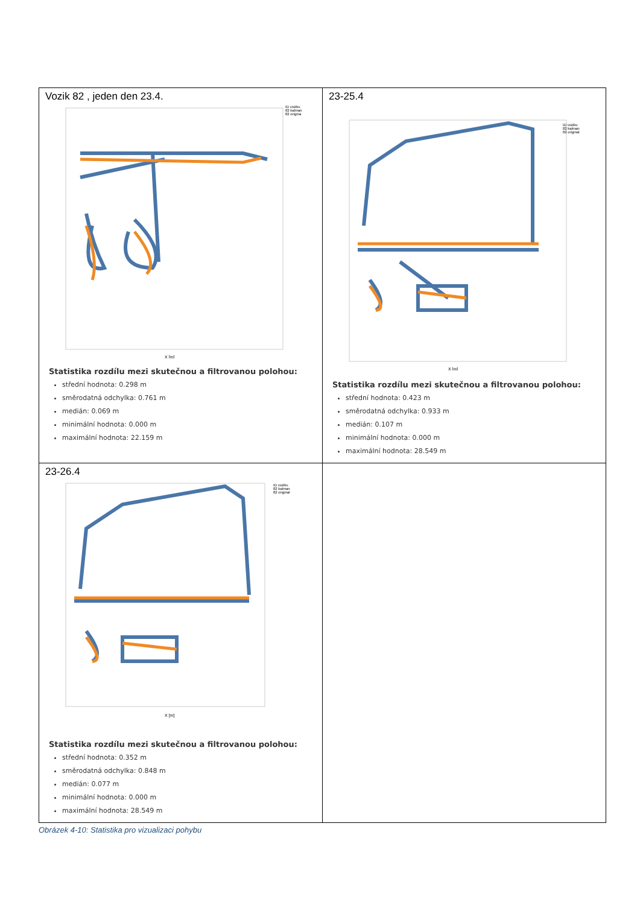| Vozik 82 , jeden den 23.4. X [m] ID voziku 82 kalman 82 origina Statistika rozdílu mezi skutečnou a filtrovanou polohou: střední hodnota: 0.298 m směrodatná odchylka: 0.761 m medián: 0.069 m minimální hodnota: 0.000 m maximální hodnota: 22.159 m | 23-25.4 X [m] ID voziku 82 kalman 82 original Statistika rozdílu mezi skutečnou a filtrovanou polohou: střední hodnota: 0.423 m směrodatná odchylka: 0.933 m medián: 0.107 m minimální hodnota: 0.000 m maximální hodnota: 28.549 m |
| 23-26.4 X [m] ID voziku 82 kalman 82 original Statistika rozdílu mezi skutečnou a filtrovanou polohou: střední hodnota: 0.352 m směrodatná odchylka: 0.848 m medián: 0.077 m minimální hodnota: 0.000 m maximální hodnota: 28.549 m | |
Obrázek 4-10: Statistika pro vizualizaci pohybu